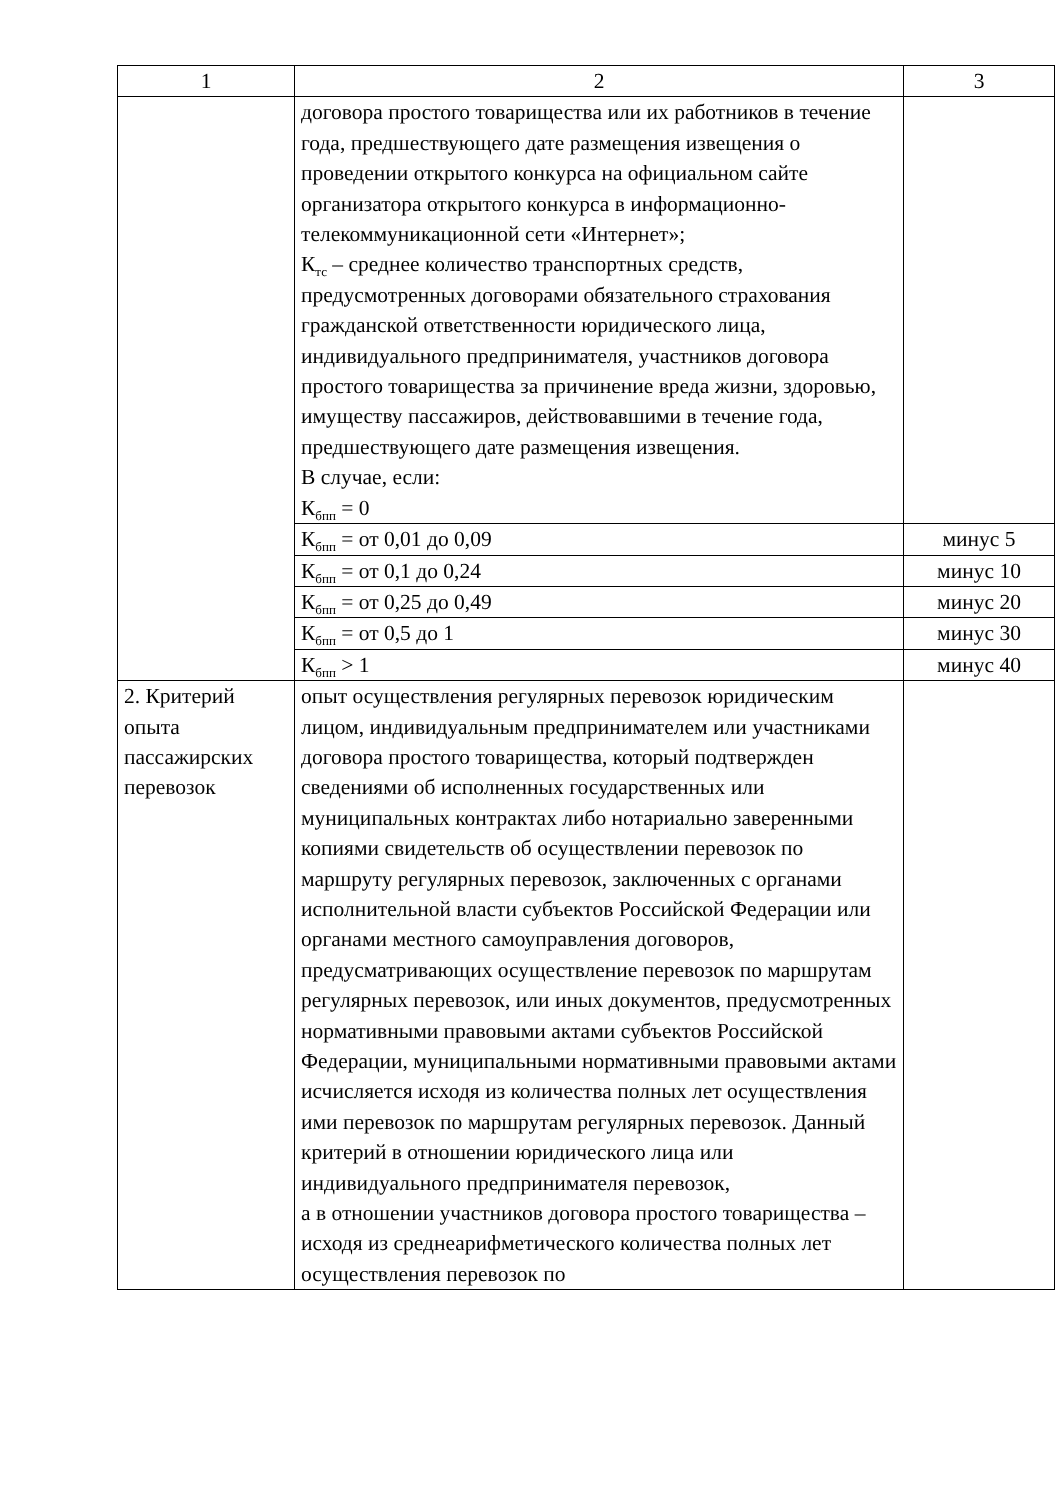| 1 | 2 | 3 |
| | договора простого товарищества или их работников в течение года, предшествующего дате размещения извещения о проведении открытого конкурса на официальном сайте организатора открытого конкурса в информационно-телекоммуникационной сети «Интернет»; К<sub>тс</sub> – среднее количество транспортных средств, предусмотренных договорами обязательного страхования гражданской ответственности юридического лица, индивидуального предпринимателя, участников договора простого товарищества за причинение вреда жизни, здоровью, имуществу пассажиров, действовавшими в течение года, предшествующего дате размещения извещения. В случае, если: К<sub>бпп</sub> = 0 | |
| | К<sub>бпп</sub> = от 0,01 до 0,09 | минус 5 |
| | К<sub>бпп</sub> = от 0,1 до 0,24 | минус 10 |
| | К<sub>бпп</sub> = от 0,25 до 0,49 | минус 20 |
| | К<sub>бпп</sub> = от 0,5 до 1 | минус 30 |
| | К<sub>бпп</sub> > 1 | минус 40 |
| 2. Критерий опыта пассажирских перевозок | опыт осуществления регулярных перевозок юридическим лицом, индивидуальным предпринимателем или участниками договора простого товарищества, который подтвержден сведениями об исполненных государственных или муниципальных контрактах либо нотариально заверенными копиями свидетельств об осуществлении перевозок по маршруту регулярных перевозок, заключенных с органами исполнительной власти субъектов Российской Федерации или органами местного самоуправления договоров, предусматривающих осуществление перевозок по маршрутам регулярных перевозок, или иных документов, предусмотренных нормативными правовыми актами субъектов Российской Федерации, муниципальными нормативными правовыми актами исчисляется исходя из количества полных лет осуществления ими перевозок по маршрутам регулярных перевозок. Данный критерий в отношении юридического лица или индивидуального предпринимателя перевозок, а в отношении участников договора простого товарищества – исходя из среднеарифметического количества полных лет осуществления перевозок по | |